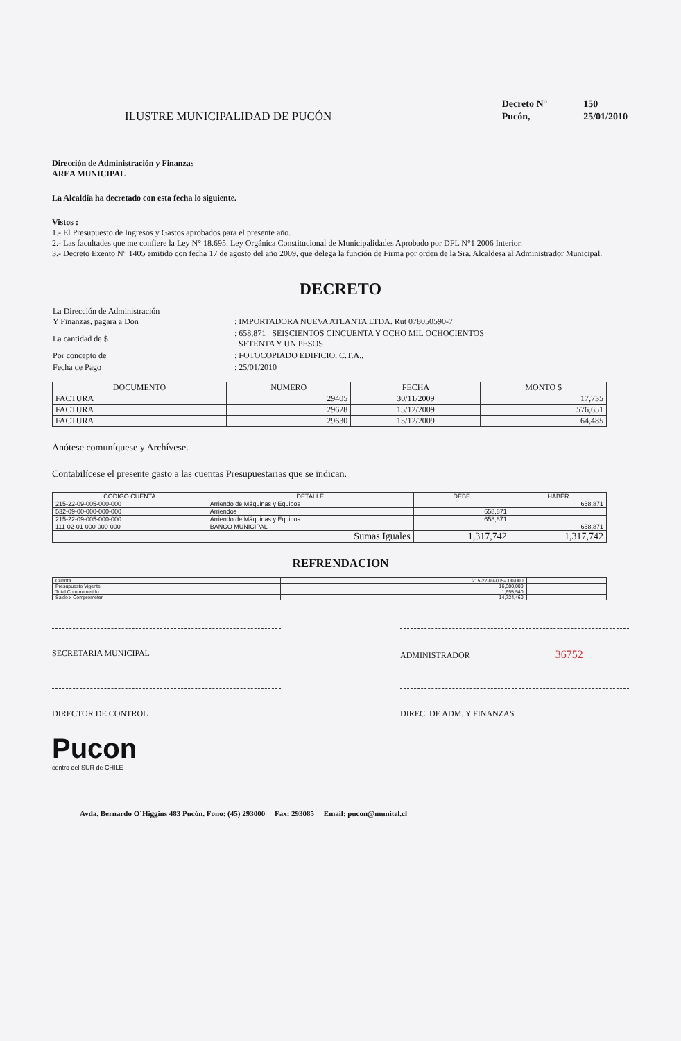ILUSTRE MUNICIPALIDAD DE PUCÓN
| Decreto N° | 150 |
| Pucón, | 25/01/2010 |
Dirección de Administración y Finanzas
AREA MUNICIPAL
La Alcaldía ha decretado con esta fecha lo siguiente.
Vistos :
1.- El Presupuesto de Ingresos y Gastos aprobados para el presente año.
2.- Las facultades que me confiere la Ley N° 18.695. Ley Orgánica Constitucional de Municipalidades Aprobado por DFL N°1 2006 Interior.
3.- Decreto Exento N° 1405 emitido con fecha 17 de agosto del año 2009, que delega la función de Firma por orden de la Sra. Alcaldesa al Administrador Municipal.
DECRETO
| La Dirección de Administración Y Finanzas, pagara a Don | : IMPORTADORA NUEVA ATLANTA LTDA. Rut 078050590-7 |
| La cantidad de $ | : 658,871 SEISCIENTOS CINCUENTA Y OCHO MIL OCHOCIENTOS SETENTA Y UN PESOS |
| Por concepto de | : FOTOCOPIADO EDIFICIO, C.T.A., |
| Fecha de Pago | : 25/01/2010 |
| DOCUMENTO | NUMERO | FECHA | MONTO $ |
| --- | --- | --- | --- |
| FACTURA | 29405 | 30/11/2009 | 17,735 |
| FACTURA | 29628 | 15/12/2009 | 576,651 |
| FACTURA | 29630 | 15/12/2009 | 64,485 |
Anótese comuníquese y Archívese.
Contabilícese el presente gasto a las cuentas Presupuestarias que se indican.
| CÓDIGO CUENTA | DETALLE | DEBE | HABER |
| --- | --- | --- | --- |
| 215-22-09-005-000-000 | Arriendo de Máquinas y Equipos | | 658,871 |
| 532-09-00-000-000-000 | Arriendos | 658,871 | |
| 215-22-09-005-000-000 | Arriendo de Máquinas y Equipos | 658,871 | |
| 111-02-01-000-000-000 | BANCO MUNICIPAL | | 658,871 |
| Sumas Iguales | | 1,317,742 | 1,317,742 |
REFRENDACION
| Cuenta | 215-22-09-005-000-000 | | | |
| Presupuesto Vigente | 16,380,000 | | | |
| Total Comprometido | 1,655,540 | | | |
| Saldo x Comprometer | 14,724,460 | | | |
SECRETARIA MUNICIPAL ADMINISTRADOR 36752
DIRECTOR DE CONTROL DIREC. DE ADM. Y FINANZAS
Pucon
centro del SUR de CHILE
Avda. Bernardo O´Higgins 483 Pucón. Fono: (45) 293000 Fax: 293085 Email: pucon@munitel.cl